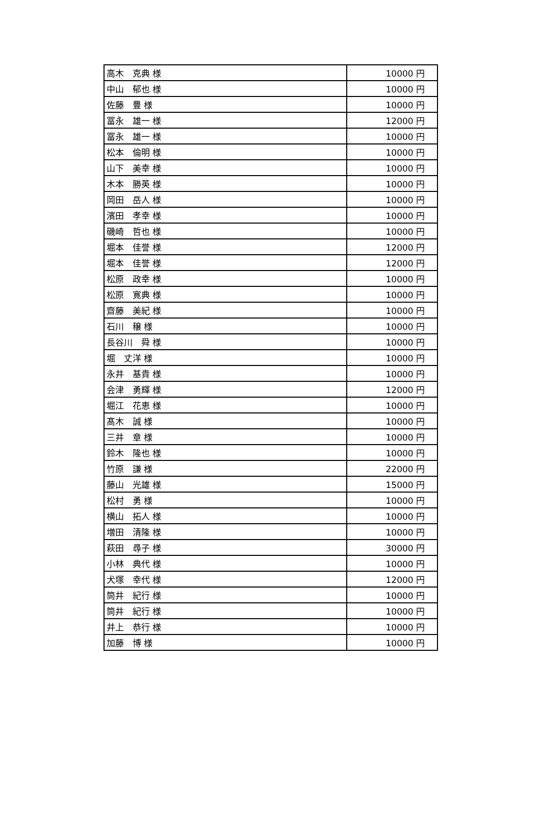| 高木 克典 様 | 10000 円 |
| 中山 郁也 様 | 10000 円 |
| 佐藤 豊 様 | 10000 円 |
| 冨永 雄一 様 | 12000 円 |
| 冨永 雄一 様 | 10000 円 |
| 松本 倫明 様 | 10000 円 |
| 山下 美幸 様 | 10000 円 |
| 木本 勝英 様 | 10000 円 |
| 岡田 岳人 様 | 10000 円 |
| 濱田 孝幸 様 | 10000 円 |
| 磯崎 哲也 様 | 10000 円 |
| 堀本 佳誉 様 | 12000 円 |
| 堀本 佳誉 様 | 12000 円 |
| 松原 政幸 様 | 10000 円 |
| 松原 寛典 様 | 10000 円 |
| 齋藤 美紀 様 | 10000 円 |
| 石川 穣 様 | 10000 円 |
| 長谷川 舜 様 | 10000 円 |
| 堀 丈洋 様 | 10000 円 |
| 永井 基貴 様 | 10000 円 |
| 会津 勇輝 様 | 12000 円 |
| 堀江 花恵 様 | 10000 円 |
| 髙木 誠 様 | 10000 円 |
| 三井 章 様 | 10000 円 |
| 鈴木 隆也 様 | 10000 円 |
| 竹原 謙 様 | 22000 円 |
| 藤山 光雄 様 | 15000 円 |
| 松村 勇 様 | 10000 円 |
| 横山 拓人 様 | 10000 円 |
| 増田 清隆 様 | 10000 円 |
| 萩田 尋子 様 | 30000 円 |
| 小林 典代 様 | 10000 円 |
| 犬塚 幸代 様 | 12000 円 |
| 筒井 紀行 様 | 10000 円 |
| 筒井 紀行 様 | 10000 円 |
| 井上 恭行 様 | 10000 円 |
| 加藤 博 様 | 10000 円 |